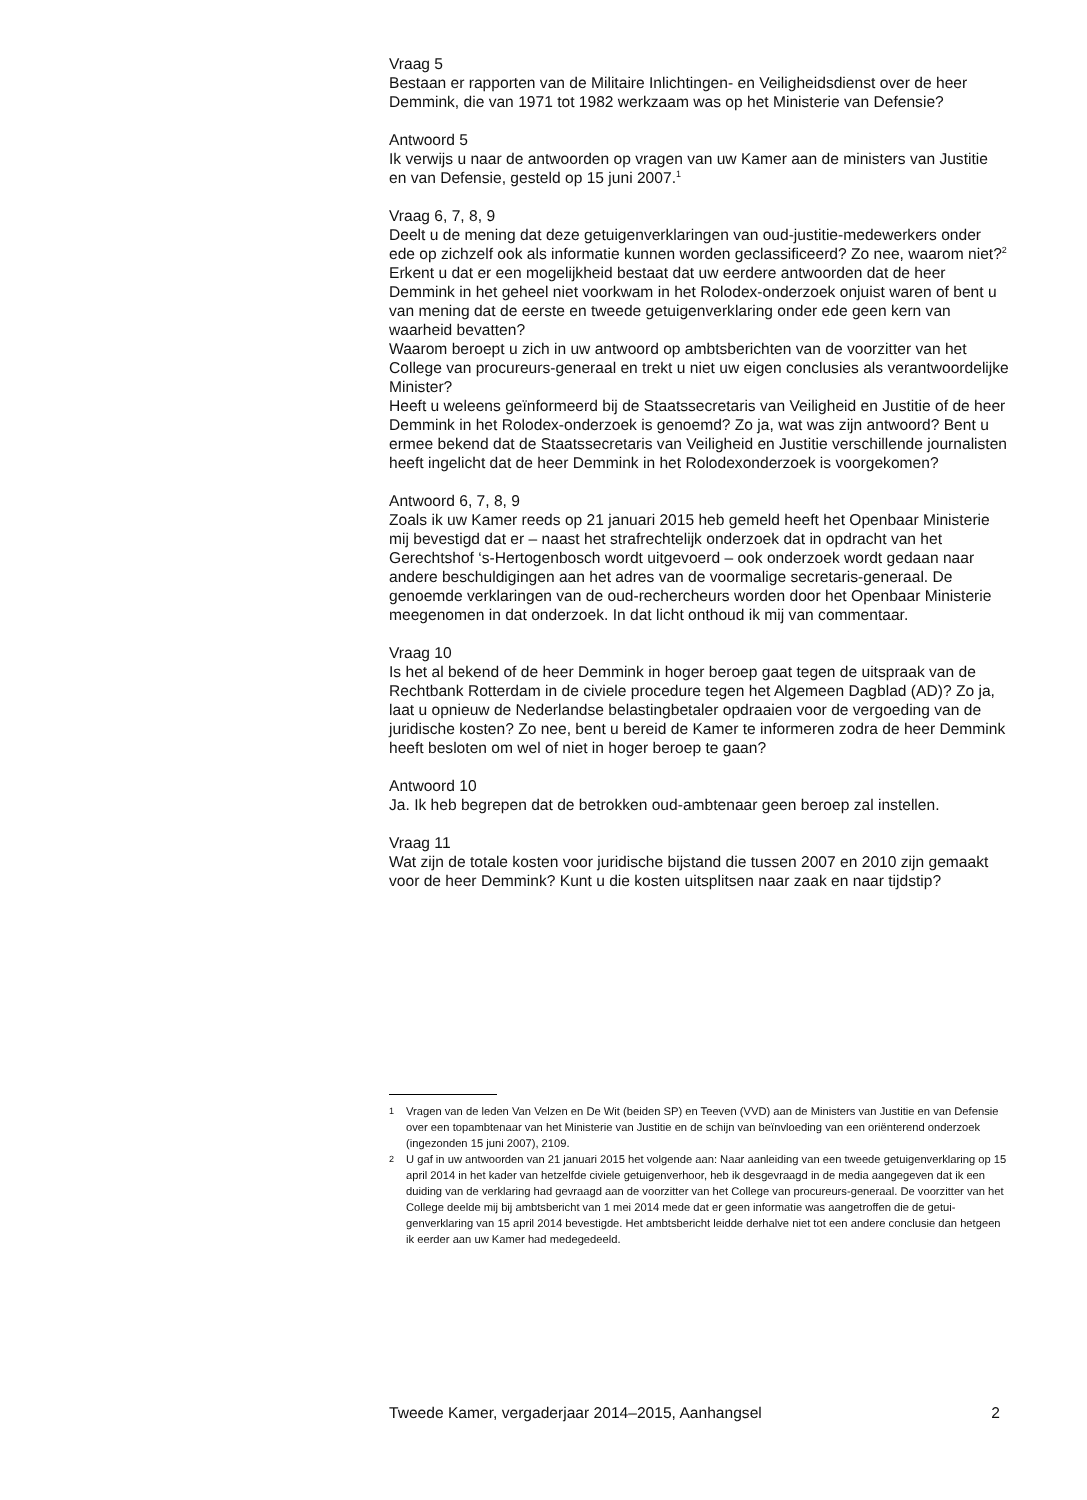Vraag 5
Bestaan er rapporten van de Militaire Inlichtingen- en Veiligheidsdienst over de heer Demmink, die van 1971 tot 1982 werkzaam was op het Ministerie van Defensie?
Antwoord 5
Ik verwijs u naar de antwoorden op vragen van uw Kamer aan de ministers van Justitie en van Defensie, gesteld op 15 juni 2007.<sup>1</sup>
Vraag 6, 7, 8, 9
Deelt u de mening dat deze getuigenverklaringen van oud-justitie-medewerkers onder ede op zichzelf ook als informatie kunnen worden geclassificeerd? Zo nee, waarom niet?<sup>2</sup>
Erkent u dat er een mogelijkheid bestaat dat uw eerdere antwoorden dat de heer Demmink in het geheel niet voorkwam in het Rolodex-onderzoek onjuist waren of bent u van mening dat de eerste en tweede getuigenverklaring onder ede geen kern van waarheid bevatten?
Waarom beroept u zich in uw antwoord op ambtsberichten van de voorzitter van het College van procureurs-generaal en trekt u niet uw eigen conclusies als verantwoordelijke Minister?
Heeft u weleens geïnformeerd bij de Staatssecretaris van Veiligheid en Justitie of de heer Demmink in het Rolodex-onderzoek is genoemd? Zo ja, wat was zijn antwoord? Bent u ermee bekend dat de Staatssecretaris van Veiligheid en Justitie verschillende journalisten heeft ingelicht dat de heer Demmink in het Rolodexonderzoek is voorgekomen?
Antwoord 6, 7, 8, 9
Zoals ik uw Kamer reeds op 21 januari 2015 heb gemeld heeft het Openbaar Ministerie mij bevestigd dat er – naast het strafrechtelijk onderzoek dat in opdracht van het Gerechtshof ‘s-Hertogenbosch wordt uitgevoerd – ook onderzoek wordt gedaan naar andere beschuldigingen aan het adres van de voormalige secretaris-generaal. De genoemde verklaringen van de oud-rechercheurs worden door het Openbaar Ministerie meegenomen in dat onderzoek. In dat licht onthoud ik mij van commentaar.
Vraag 10
Is het al bekend of de heer Demmink in hoger beroep gaat tegen de uitspraak van de Rechtbank Rotterdam in de civiele procedure tegen het Algemeen Dagblad (AD)? Zo ja, laat u opnieuw de Nederlandse belastingbetaler opdraaien voor de vergoeding van de juridische kosten? Zo nee, bent u bereid de Kamer te informeren zodra de heer Demmink heeft besloten om wel of niet in hoger beroep te gaan?
Antwoord 10
Ja. Ik heb begrepen dat de betrokken oud-ambtenaar geen beroep zal instellen.
Vraag 11
Wat zijn de totale kosten voor juridische bijstand die tussen 2007 en 2010 zijn gemaakt voor de heer Demmink? Kunt u die kosten uitsplitsen naar zaak en naar tijdstip?
1 Vragen van de leden Van Velzen en De Wit (beiden SP) en Teeven (VVD) aan de Ministers van Justitie en van Defensie over een topambtenaar van het Ministerie van Justitie en de schijn van beïnvloeding van een oriënterend onderzoek (ingezonden 15 juni 2007), 2109.
2 U gaf in uw antwoorden van 21 januari 2015 het volgende aan: Naar aanleiding van een tweede getuigenverklaring op 15 april 2014 in het kader van hetzelfde civiele getuigenverhoor, heb ik desgevraagd in de media aangegeven dat ik een duiding van de verklaring had gevraagd aan de voorzitter van het College van procureurs-generaal. De voorzitter van het College deelde mij bij ambtsbericht van 1 mei 2014 mede dat er geen informatie was aangetroffen die de getui-genverklaring van 15 april 2014 bevestigde. Het ambtsbericht leidde derhalve niet tot een andere conclusie dan hetgeen ik eerder aan uw Kamer had medegedeeld.
Tweede Kamer, vergaderjaar 2014–2015, Aanhangsel 2